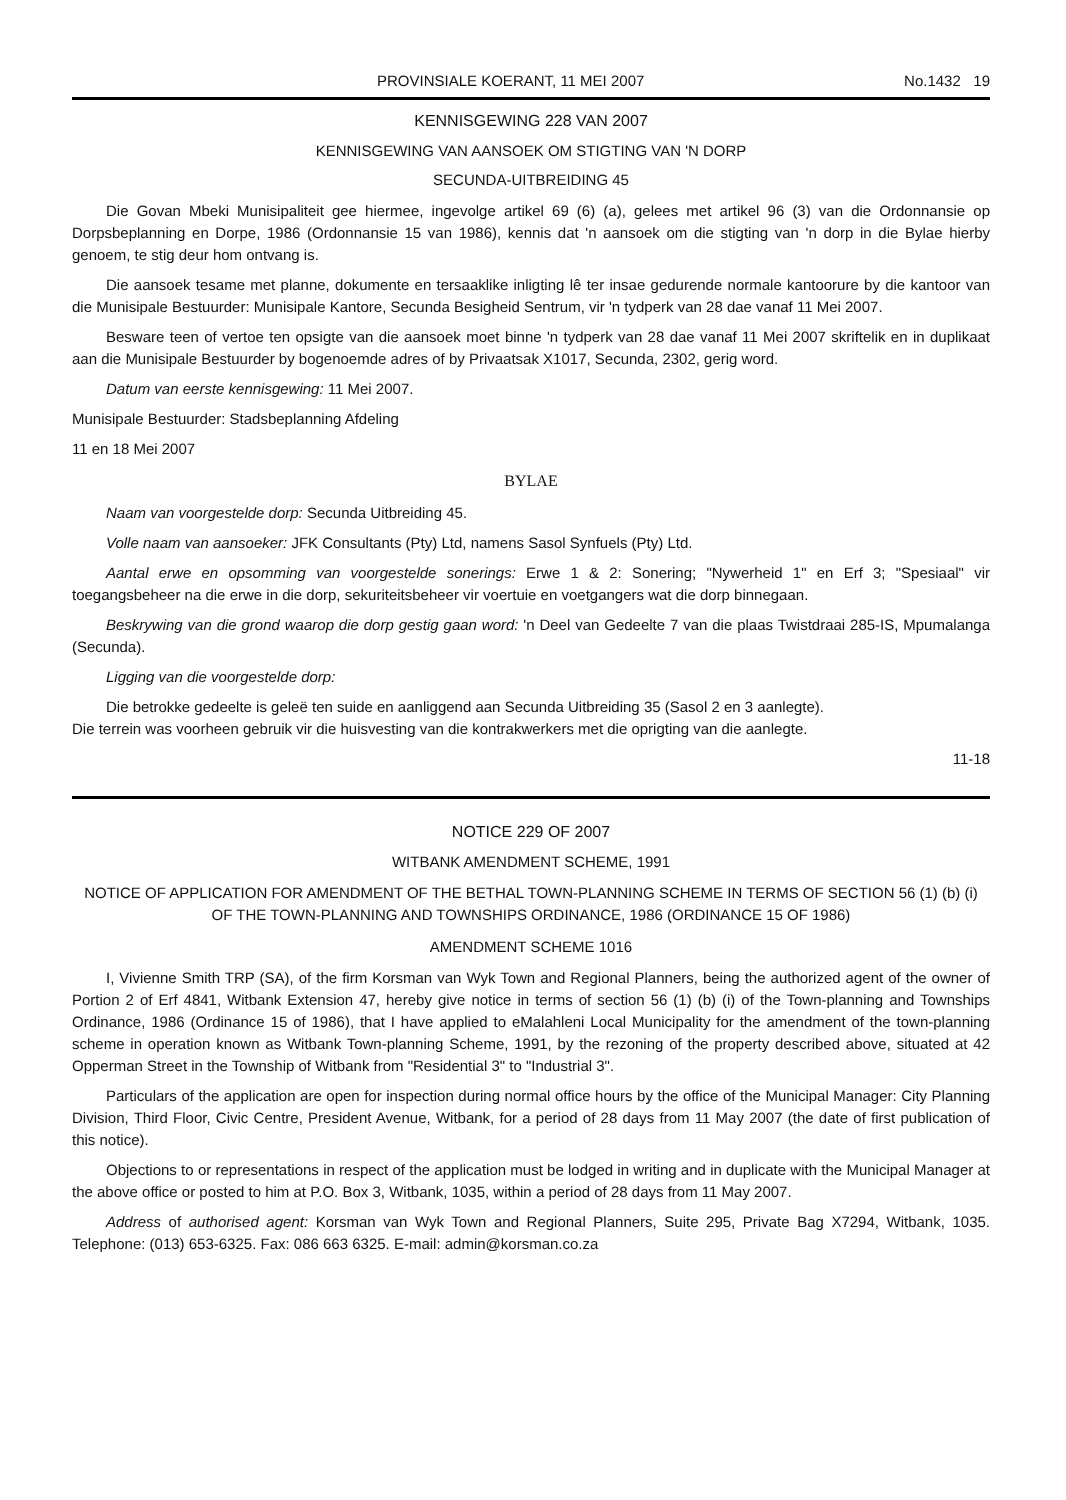PROVINSIALE KOERANT, 11 MEI 2007 No.1432 19
KENNISGEWING 228 VAN 2007
KENNISGEWING VAN AANSOEK OM STIGTING VAN 'N DORP
SECUNDA-UITBREIDING 45
Die Govan Mbeki Munisipaliteit gee hiermee, ingevolge artikel 69 (6) (a), gelees met artikel 96 (3) van die Ordonnansie op Dorpsbeplanning en Dorpe, 1986 (Ordonnansie 15 van 1986), kennis dat 'n aansoek om die stigting van 'n dorp in die Bylae hierby genoem, te stig deur hom ontvang is.
Die aansoek tesame met planne, dokumente en tersaaklike inligting lê ter insae gedurende normale kantoorure by die kantoor van die Munisipale Bestuurder: Munisipale Kantore, Secunda Besigheid Sentrum, vir 'n tydperk van 28 dae vanaf 11 Mei 2007.
Besware teen of vertoe ten opsigte van die aansoek moet binne 'n tydperk van 28 dae vanaf 11 Mei 2007 skriftelik en in duplikaat aan die Munisipale Bestuurder by bogenoemde adres of by Privaatsak X1017, Secunda, 2302, gerig word.
Datum van eerste kennisgewing: 11 Mei 2007.
Munisipale Bestuurder: Stadsbeplanning Afdeling
11 en 18 Mei 2007
BYLAE
Naam van voorgestelde dorp: Secunda Uitbreiding 45.
Volle naam van aansoeker: JFK Consultants (Pty) Ltd, namens Sasol Synfuels (Pty) Ltd.
Aantal erwe en opsomming van voorgestelde sonerings: Erwe 1 & 2: Sonering; "Nywerheid 1" en Erf 3; "Spesiaal" vir toegangsbeheer na die erwe in die dorp, sekuriteitsbeheer vir voertuie en voetgangers wat die dorp binnegaan.
Beskrywing van die grond waarop die dorp gestig gaan word: 'n Deel van Gedeelte 7 van die plaas Twistdraai 285-IS, Mpumalanga (Secunda).
Ligging van die voorgestelde dorp:
Die betrokke gedeelte is geleë ten suide en aanliggend aan Secunda Uitbreiding 35 (Sasol 2 en 3 aanlegte).
Die terrein was voorheen gebruik vir die huisvesting van die kontrakwerkers met die oprigting van die aanlegte.
11-18
NOTICE 229 OF 2007
WITBANK AMENDMENT SCHEME, 1991
NOTICE OF APPLICATION FOR AMENDMENT OF THE BETHAL TOWN-PLANNING SCHEME IN TERMS OF SECTION 56 (1) (b) (i) OF THE TOWN-PLANNING AND TOWNSHIPS ORDINANCE, 1986 (ORDINANCE 15 OF 1986)
AMENDMENT SCHEME 1016
I, Vivienne Smith TRP (SA), of the firm Korsman van Wyk Town and Regional Planners, being the authorized agent of the owner of Portion 2 of Erf 4841, Witbank Extension 47, hereby give notice in terms of section 56 (1) (b) (i) of the Town-planning and Townships Ordinance, 1986 (Ordinance 15 of 1986), that I have applied to eMalahleni Local Municipality for the amendment of the town-planning scheme in operation known as Witbank Town-planning Scheme, 1991, by the rezoning of the property described above, situated at 42 Opperman Street in the Township of Witbank from "Residential 3" to "Industrial 3".
Particulars of the application are open for inspection during normal office hours by the office of the Municipal Manager: City Planning Division, Third Floor, Civic Centre, President Avenue, Witbank, for a period of 28 days from 11 May 2007 (the date of first publication of this notice).
Objections to or representations in respect of the application must be lodged in writing and in duplicate with the Municipal Manager at the above office or posted to him at P.O. Box 3, Witbank, 1035, within a period of 28 days from 11 May 2007.
Address of authorised agent: Korsman van Wyk Town and Regional Planners, Suite 295, Private Bag X7294, Witbank, 1035. Telephone: (013) 653-6325. Fax: 086 663 6325. E-mail: admin@korsman.co.za